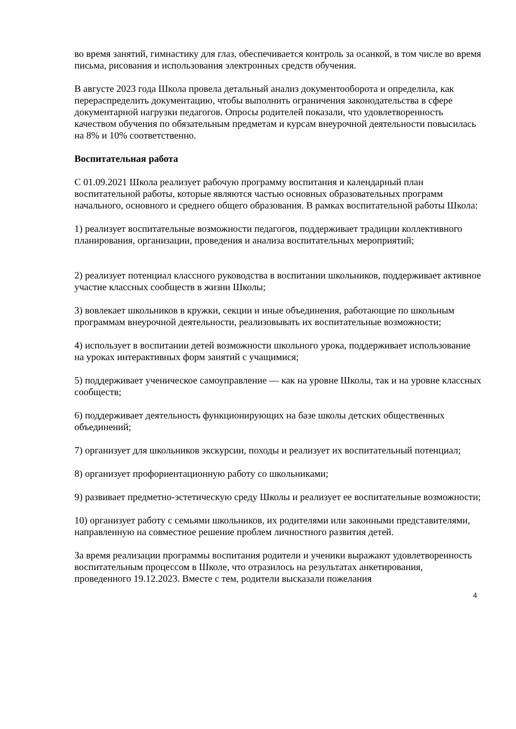во время занятий, гимнастику для глаз, обеспечивается контроль за осанкой, в том числе во время письма, рисования и использования электронных средств обучения.
В августе 2023 года Школа провела детальный анализ документооборота и определила, как перераспределить документацию, чтобы выполнить ограничения законодательства в сфере документарной нагрузки педагогов. Опросы родителей показали, что удовлетворенность качеством обучения по обязательным предметам и курсам внеурочной деятельности повысилась на 8% и 10% соответственно.
Воспитательная работа
С 01.09.2021 Школа реализует рабочую программу воспитания и календарный план воспитательной работы, которые являются частью основных образовательных программ начального, основного и среднего общего образования. В рамках воспитательной работы Школа:
1) реализует воспитательные возможности педагогов, поддерживает традиции коллективного планирования, организации, проведения и анализа воспитательных мероприятий;
2) реализует потенциал классного руководства в воспитании школьников, поддерживает активное участие классных сообществ в жизни Школы;
3) вовлекает школьников в кружки, секции и иные объединения, работающие по школьным программам внеурочной деятельности, реализовывать их воспитательные возможности;
4) использует в воспитании детей возможности школьного урока, поддерживает использование на уроках интерактивных форм занятий с учащимися;
5) поддерживает ученическое самоуправление — как на уровне Школы, так и на уровне классных сообществ;
6) поддерживает деятельность функционирующих на базе школы детских общественных объединений;
7) организует для школьников экскурсии, походы и реализует их воспитательный потенциал;
8) организует профориентационную работу со школьниками;
9) развивает предметно-эстетическую среду Школы и реализует ее воспитательные возможности;
10) организует работу с семьями школьников, их родителями или законными представителями, направленную на совместное решение проблем личностного развития детей.
За время реализации программы воспитания родители и ученики выражают удовлетворенность воспитательным процессом в Школе, что отразилось на результатах анкетирования, проведенного 19.12.2023. Вместе с тем, родители высказали пожелания
4